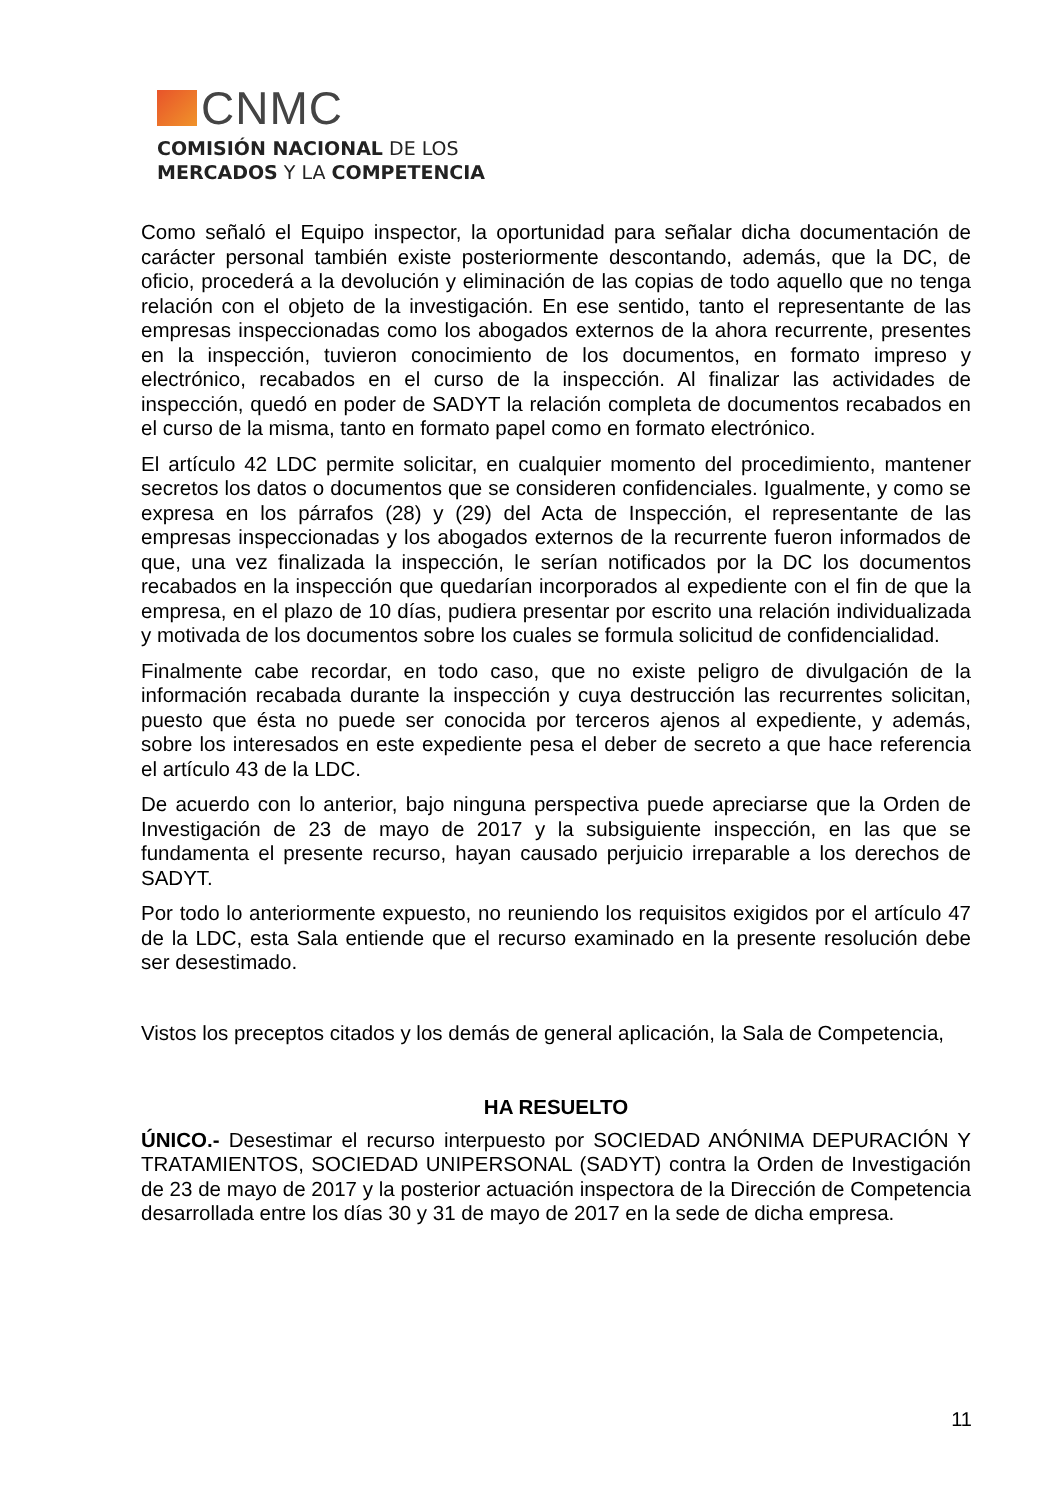CNMC
COMISIÓN NACIONAL DE LOS
MERCADOS Y LA COMPETENCIA
Como señaló el Equipo inspector, la oportunidad para señalar dicha documentación de carácter personal también existe posteriormente descontando, además, que la DC, de oficio, procederá a la devolución y eliminación de las copias de todo aquello que no tenga relación con el objeto de la investigación. En ese sentido, tanto el representante de las empresas inspeccionadas como los abogados externos de la ahora recurrente, presentes en la inspección, tuvieron conocimiento de los documentos, en formato impreso y electrónico, recabados en el curso de la inspección. Al finalizar las actividades de inspección, quedó en poder de SADYT la relación completa de documentos recabados en el curso de la misma, tanto en formato papel como en formato electrónico.
El artículo 42 LDC permite solicitar, en cualquier momento del procedimiento, mantener secretos los datos o documentos que se consideren confidenciales. Igualmente, y como se expresa en los párrafos (28) y (29) del Acta de Inspección, el representante de las empresas inspeccionadas y los abogados externos de la recurrente fueron informados de que, una vez finalizada la inspección, le serían notificados por la DC los documentos recabados en la inspección que quedarían incorporados al expediente con el fin de que la empresa, en el plazo de 10 días, pudiera presentar por escrito una relación individualizada y motivada de los documentos sobre los cuales se formula solicitud de confidencialidad.
Finalmente cabe recordar, en todo caso, que no existe peligro de divulgación de la información recabada durante la inspección y cuya destrucción las recurrentes solicitan, puesto que ésta no puede ser conocida por terceros ajenos al expediente, y además, sobre los interesados en este expediente pesa el deber de secreto a que hace referencia el artículo 43 de la LDC.
De acuerdo con lo anterior, bajo ninguna perspectiva puede apreciarse que la Orden de Investigación de 23 de mayo de 2017 y la subsiguiente inspección, en las que se fundamenta el presente recurso, hayan causado perjuicio irreparable a los derechos de SADYT.
Por todo lo anteriormente expuesto, no reuniendo los requisitos exigidos por el artículo 47 de la LDC, esta Sala entiende que el recurso examinado en la presente resolución debe ser desestimado.
Vistos los preceptos citados y los demás de general aplicación, la Sala de Competencia,
HA RESUELTO
ÚNICO.- Desestimar el recurso interpuesto por SOCIEDAD ANÓNIMA DEPURACIÓN Y TRATAMIENTOS, SOCIEDAD UNIPERSONAL (SADYT) contra la Orden de Investigación de 23 de mayo de 2017 y la posterior actuación inspectora de la Dirección de Competencia desarrollada entre los días 30 y 31 de mayo de 2017 en la sede de dicha empresa.
11